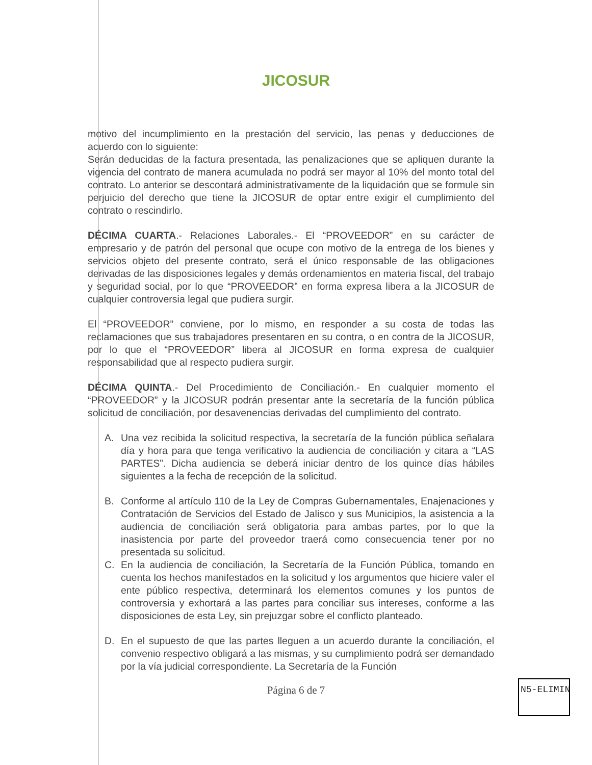JICOSUR
motivo del incumplimiento en la prestación del servicio, las penas y deducciones de acuerdo con lo siguiente:
Serán deducidas de la factura presentada, las penalizaciones que se apliquen durante la vigencia del contrato de manera acumulada no podrá ser mayor al 10% del monto total del contrato. Lo anterior se descontará administrativamente de la liquidación que se formule sin perjuicio del derecho que tiene la JICOSUR de optar entre exigir el cumplimiento del contrato o rescindirlo.
DÉCIMA CUARTA.- Relaciones Laborales.- El “PROVEEDOR” en su carácter de empresario y de patrón del personal que ocupe con motivo de la entrega de los bienes y servicios objeto del presente contrato, será el único responsable de las obligaciones derivadas de las disposiciones legales y demás ordenamientos en materia fiscal, del trabajo y seguridad social, por lo que “PROVEEDOR” en forma expresa libera a la JICOSUR de cualquier controversia legal que pudiera surgir.
El “PROVEEDOR” conviene, por lo mismo, en responder a su costa de todas las reclamaciones que sus trabajadores presentaren en su contra, o en contra de la JICOSUR, por lo que el “PROVEEDOR” libera al JICOSUR en forma expresa de cualquier responsabilidad que al respecto pudiera surgir.
DÉCIMA QUINTA.- Del Procedimiento de Conciliación.- En cualquier momento el “PROVEEDOR” y la JICOSUR podrán presentar ante la secretaría de la función pública solicitud de conciliación, por desavenencias derivadas del cumplimiento del contrato.
A. Una vez recibida la solicitud respectiva, la secretaría de la función pública señalara día y hora para que tenga verificativo la audiencia de conciliación y citara a “LAS PARTES”. Dicha audiencia se deberá iniciar dentro de los quince días hábiles siguientes a la fecha de recepción de la solicitud.
B. Conforme al artículo 110 de la Ley de Compras Gubernamentales, Enajenaciones y Contratación de Servicios del Estado de Jalisco y sus Municipios, la asistencia a la audiencia de conciliación será obligatoria para ambas partes, por lo que la inasistencia por parte del proveedor traerá como consecuencia tener por no presentada su solicitud.
C. En la audiencia de conciliación, la Secretaría de la Función Pública, tomando en cuenta los hechos manifestados en la solicitud y los argumentos que hiciere valer el ente público respectiva, determinará los elementos comunes y los puntos de controversia y exhortará a las partes para conciliar sus intereses, conforme a las disposiciones de esta Ley, sin prejuzgar sobre el conflicto planteado.
D. En el supuesto de que las partes lleguen a un acuerdo durante la conciliación, el convenio respectivo obligará a las mismas, y su cumplimiento podrá ser demandado por la vía judicial correspondiente. La Secretaría de la Función
Página 6 de 7
N5-ELIMINA